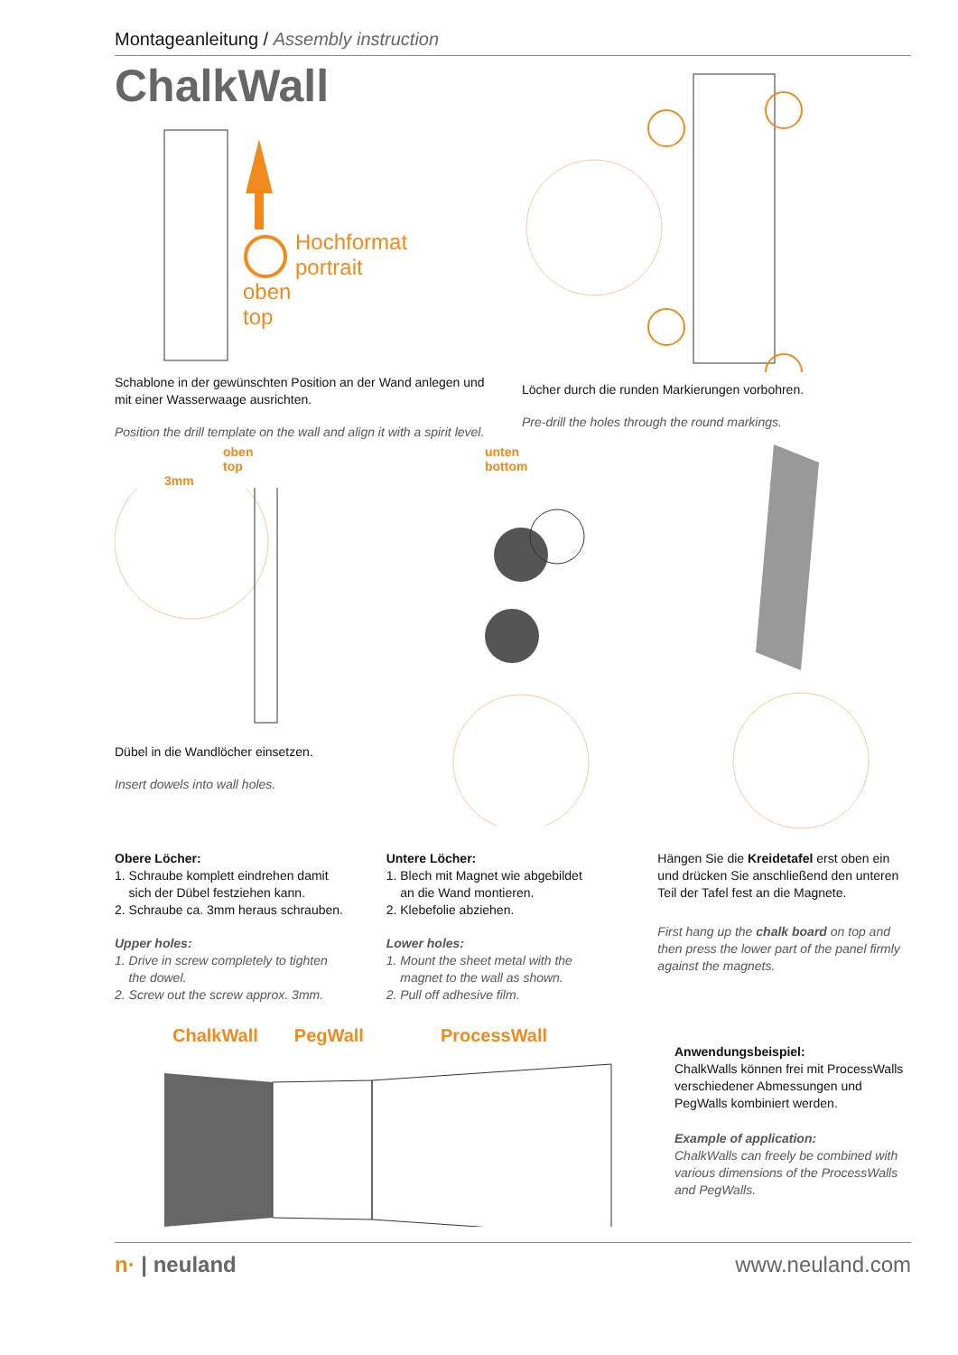Montageanleitung / Assembly instruction
ChalkWall
Hochformat
portrait
oben
top
Schablone in der gewünschten Position an der Wand anlegen und mit einer Wasserwaage ausrichten.
Position the drill template on the wall and align it with a spirit level.
Löcher durch die runden Markierungen vorbohren.
Pre-drill the holes through the round markings.
oben
top
3mm
Dübel in die Wandlöcher einsetzen.
Insert dowels into wall holes.
unten
bottom
Obere Löcher:
1. Schraube komplett eindrehen damit
sich der Dübel festziehen kann.
2. Schraube ca. 3mm heraus schrauben.
Upper holes:
1. Drive in screw completely to tighten
the dowel.
2. Screw out the screw approx. 3mm.
Untere Löcher:
1. Blech mit Magnet wie abgebildet
an die Wand montieren.
2. Klebefolie abziehen.
Lower holes:
1. Mount the sheet metal with the
magnet to the wall as shown.
2. Pull off adhesive film.
Hängen Sie die Kreidetafel erst oben ein und drücken Sie anschließend den unteren Teil der Tafel fest an die Magnete.
First hang up the chalk board on top and then press the lower part of the panel firmly against the magnets.
ChalkWall PegWall ProcessWall
Anwendungsbeispiel:
ChalkWalls können frei mit ProcessWalls verschiedener Abmessungen und PegWalls kombiniert werden.
Example of application:
ChalkWalls can freely be combined with various dimensions of the ProcessWalls and PegWalls.
n· | neuland www.neuland.com